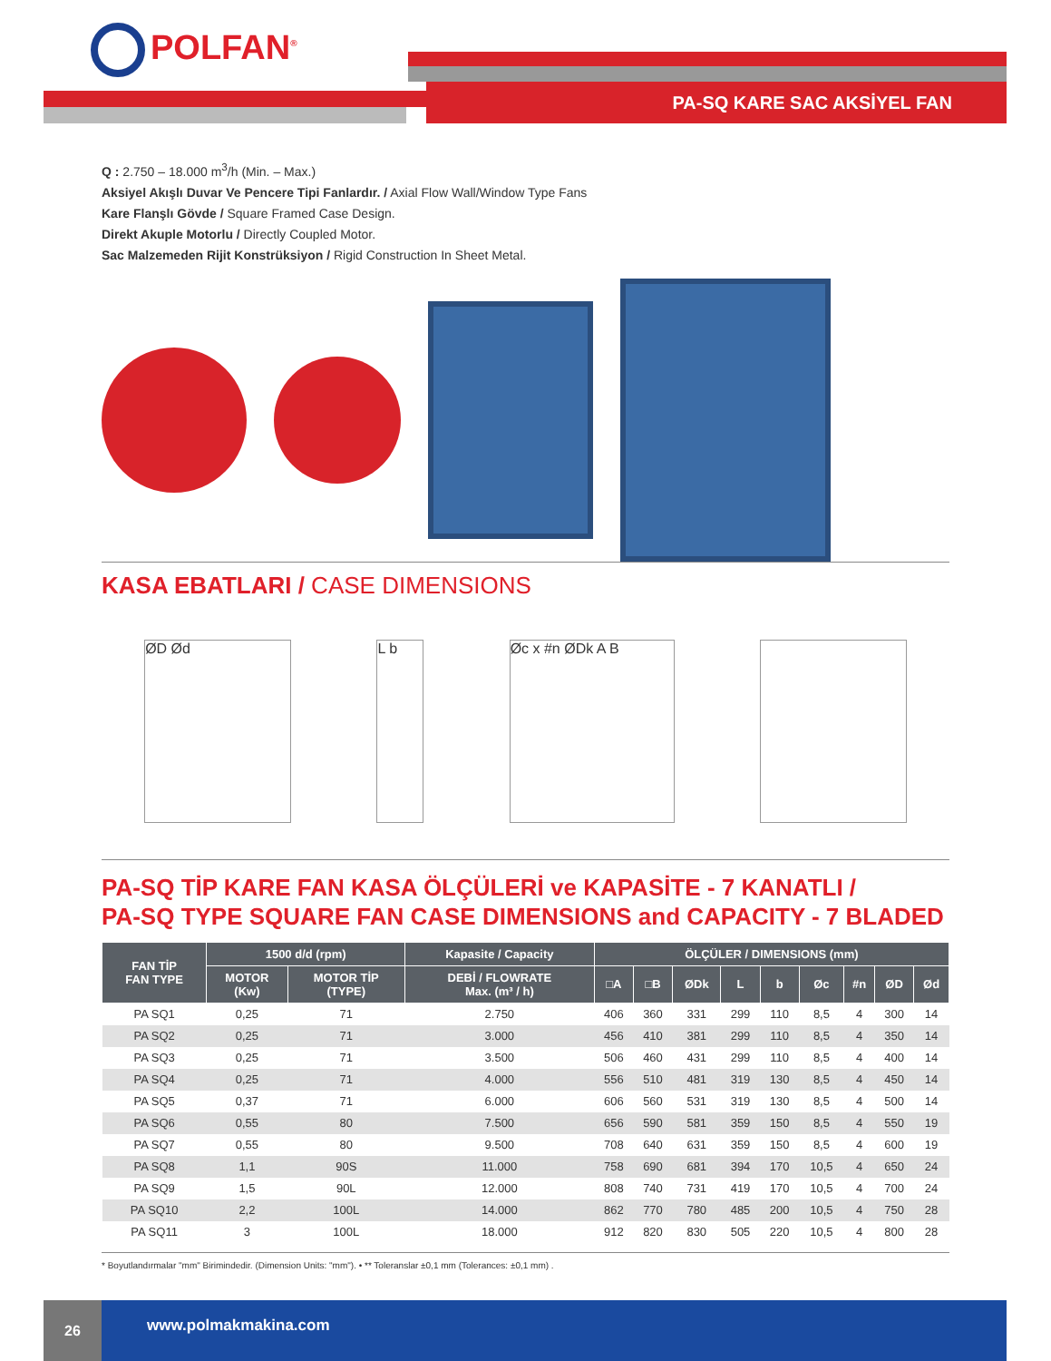POLFAN<sup>®</sup>
PA-SQ KARE SAC AKSİYEL FAN
Q : 2.750 – 18.000 m<sup>3</sup>/h (Min. – Max.)
Aksiyel Akışlı Duvar Ve Pencere Tipi Fanlardır. / Axial Flow Wall/Window Type Fans
Kare Flanşlı Gövde / Square Framed Case Design.
Direkt Akuple Motorlu / Directly Coupled Motor.
Sac Malzemeden Rijit Konstrüksiyon / Rigid Construction In Sheet Metal.
KASA EBATLARI / CASE DIMENSIONS
ØD Ød L b Øc x #n ØDk A B
PA-SQ TİP KARE FAN KASA ÖLÇÜLERİ ve KAPASİTE - 7 KANATLI /
PA-SQ TYPE SQUARE FAN CASE DIMENSIONS and CAPACITY - 7 BLADED
| FAN TİP FAN TYPE | 1500 d/d (rpm) | | Kapasite / Capacity | ÖLÇÜLER / DIMENSIONS (mm) | | | | | | | | |
| --- | --- | --- | --- | --- | --- | --- | --- | --- | --- | --- | --- | --- |
| | MOTOR (Kw) | MOTOR TİP (TYPE) | DEBİ / FLOWRATE Max. (m³ / h) | □A | □B | ØDk | L | b | Øc | #n | ØD | Ød |
| PA SQ1 | 0,25 | 71 | 2.750 | 406 | 360 | 331 | 299 | 110 | 8,5 | 4 | 300 | 14 |
| PA SQ2 | 0,25 | 71 | 3.000 | 456 | 410 | 381 | 299 | 110 | 8,5 | 4 | 350 | 14 |
| PA SQ3 | 0,25 | 71 | 3.500 | 506 | 460 | 431 | 299 | 110 | 8,5 | 4 | 400 | 14 |
| PA SQ4 | 0,25 | 71 | 4.000 | 556 | 510 | 481 | 319 | 130 | 8,5 | 4 | 450 | 14 |
| PA SQ5 | 0,37 | 71 | 6.000 | 606 | 560 | 531 | 319 | 130 | 8,5 | 4 | 500 | 14 |
| PA SQ6 | 0,55 | 80 | 7.500 | 656 | 590 | 581 | 359 | 150 | 8,5 | 4 | 550 | 19 |
| PA SQ7 | 0,55 | 80 | 9.500 | 708 | 640 | 631 | 359 | 150 | 8,5 | 4 | 600 | 19 |
| PA SQ8 | 1,1 | 90S | 11.000 | 758 | 690 | 681 | 394 | 170 | 10,5 | 4 | 650 | 24 |
| PA SQ9 | 1,5 | 90L | 12.000 | 808 | 740 | 731 | 419 | 170 | 10,5 | 4 | 700 | 24 |
| PA SQ10 | 2,2 | 100L | 14.000 | 862 | 770 | 780 | 485 | 200 | 10,5 | 4 | 750 | 28 |
| PA SQ11 | 3 | 100L | 18.000 | 912 | 820 | 830 | 505 | 220 | 10,5 | 4 | 800 | 28 |
* Boyutlandırmalar "mm" Birimindedir. (Dimension Units: "mm"). • ** Toleranslar ±0,1 mm (Tolerances: ±0,1 mm) .
26
www.polmakmakina.com